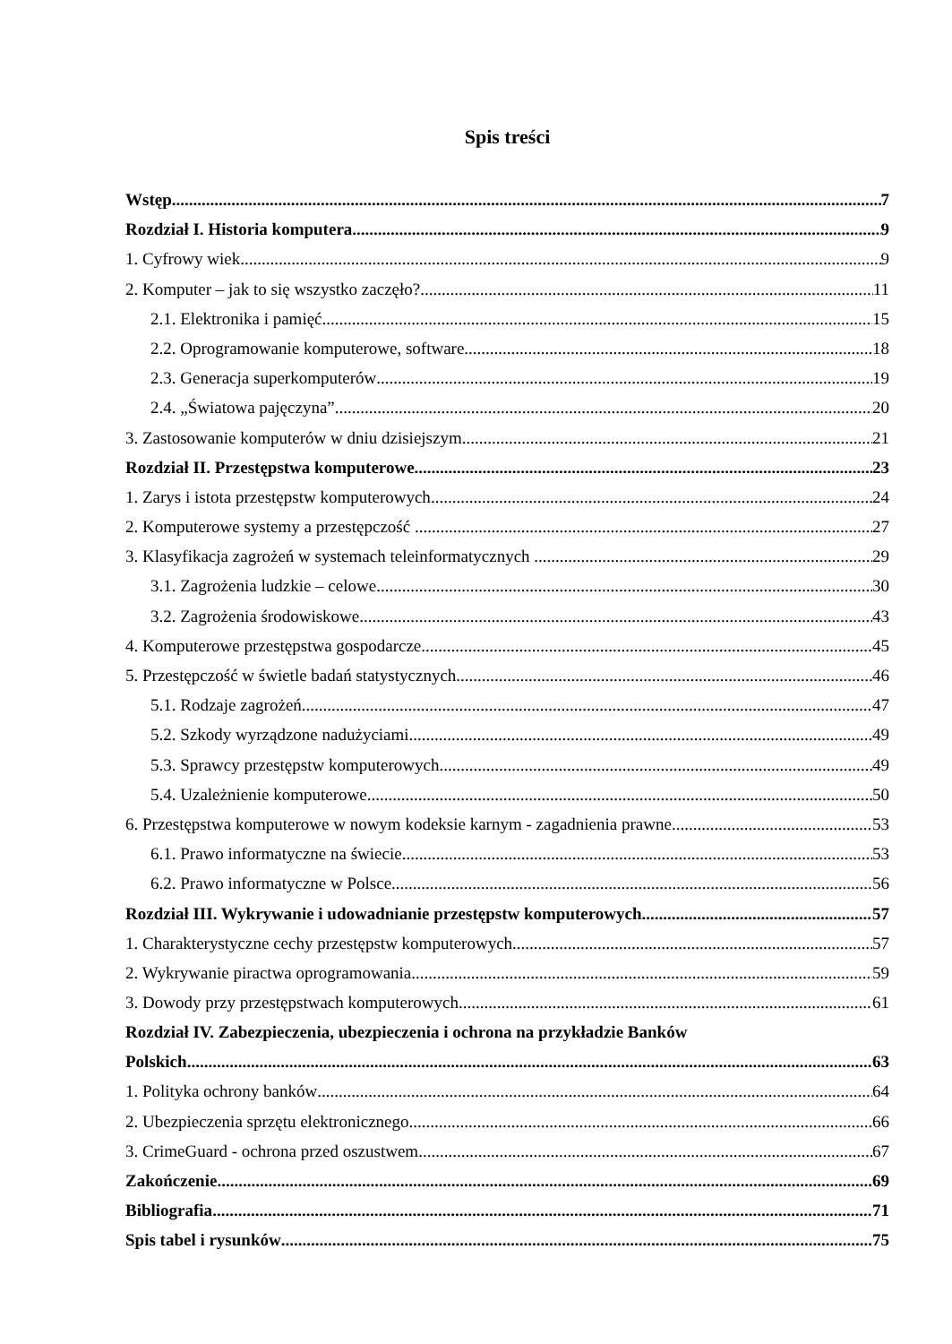Spis treści
Wstęp 7
Rozdział I. Historia komputera 9
1. Cyfrowy wiek 9
2. Komputer – jak to się wszystko zaczęło? 11
2.1. Elektronika i pamięć 15
2.2. Oprogramowanie komputerowe, software 18
2.3. Generacja superkomputerów 19
2.4. „Światowa pajęczyna” 20
3. Zastosowanie komputerów w dniu dzisiejszym 21
Rozdział II. Przestępstwa komputerowe 23
1. Zarys i istota przestępstw komputerowych 24
2. Komputerowe systemy a przestępczość . 27
3. Klasyfikacja zagrożeń w systemach teleinformatycznych . 29
3.1. Zagrożenia ludzkie – celowe 30
3.2. Zagrożenia środowiskowe 43
4. Komputerowe przestępstwa gospodarcze 45
5. Przestępczość w świetle badań statystycznych. 46
5.1. Rodzaje zagrożeń. 47
5.2. Szkody wyrządzone nadużyciami 49
5.3. Sprawcy przestępstw komputerowych 49
5.4. Uzależnienie komputerowe 50
6. Przestępstwa komputerowe w nowym kodeksie karnym - zagadnienia prawne 53
6.1. Prawo informatyczne na świecie 53
6.2. Prawo informatyczne w Polsce. 56
Rozdział III. Wykrywanie i udowadnianie przestępstw komputerowych 57
1. Charakterystyczne cechy przestępstw komputerowych 57
2. Wykrywanie piractwa oprogramowania 59
3. Dowody przy przestępstwach komputerowych 61
Rozdział IV. Zabezpieczenia, ubezpieczenia i ochrona na przykładzie Banków
Polskich 63
1. Polityka ochrony banków 64
2. Ubezpieczenia sprzętu elektronicznego 66
3. CrimeGuard - ochrona przed oszustwem 67
Zakończenie 69
Bibliografia 71
Spis tabel i rysunków 75